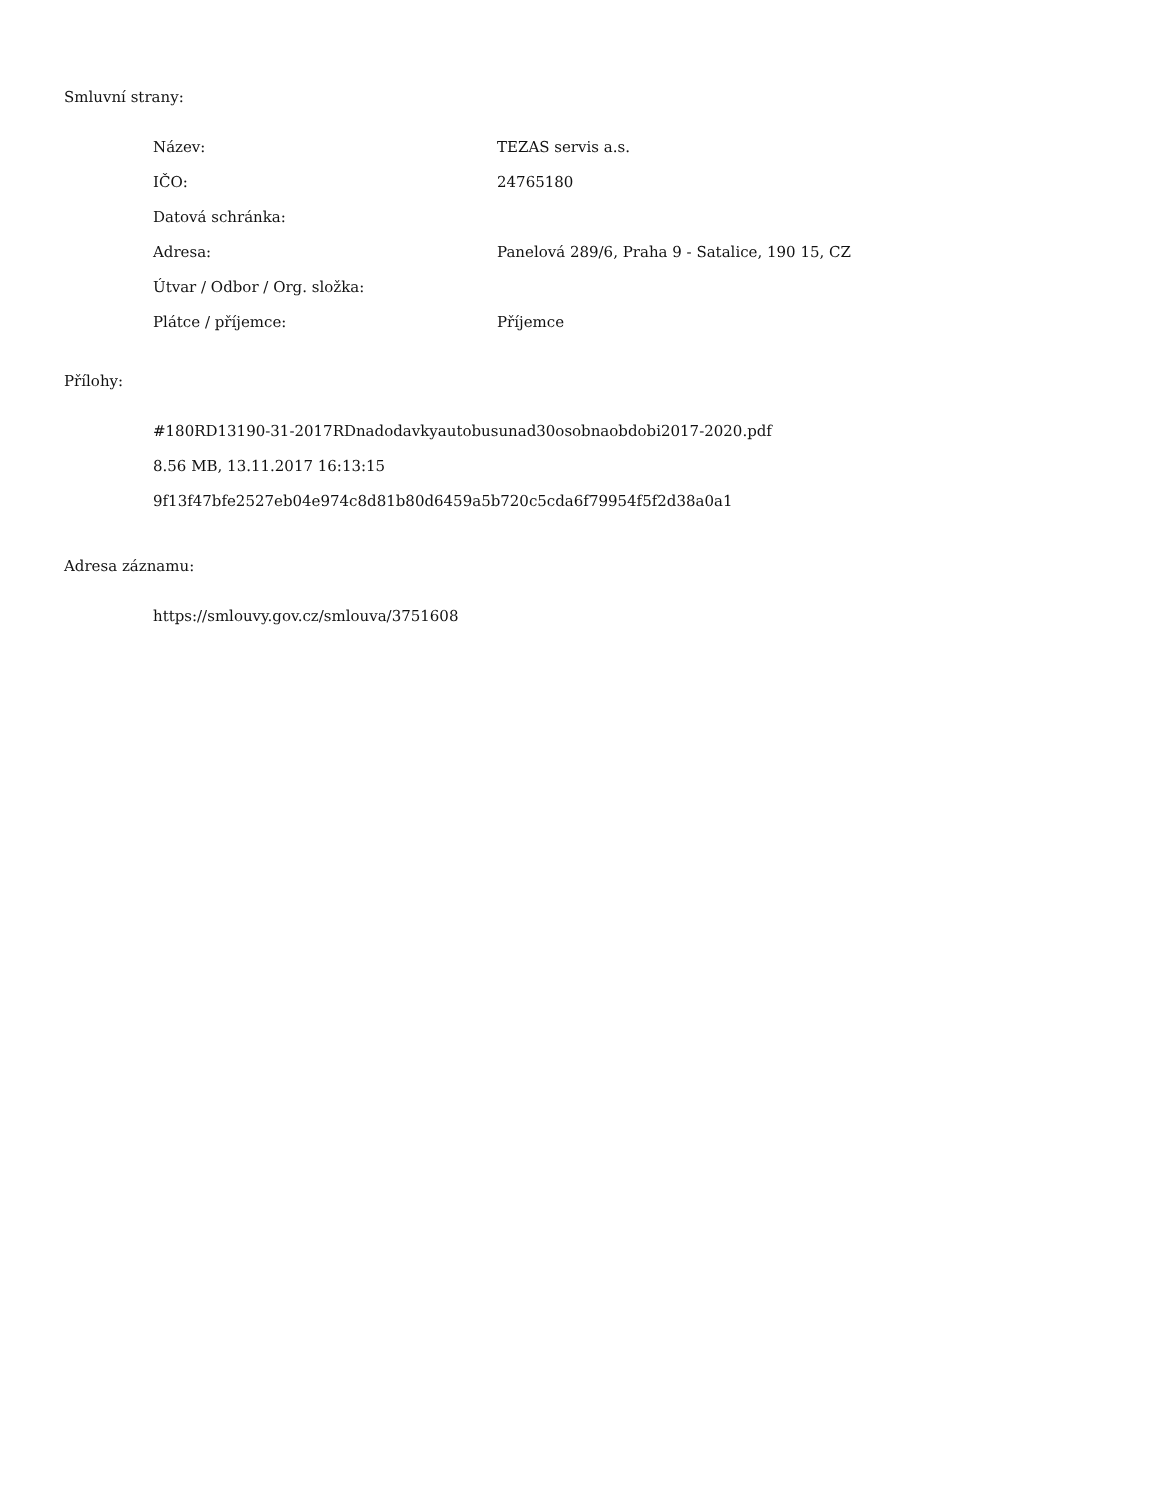Smluvní strany:
| Název: | TEZAS servis a.s. |
| IČO: | 24765180 |
| Datová schránka: | |
| Adresa: | Panelová 289/6, Praha 9 - Satalice, 190 15, CZ |
| Útvar / Odbor / Org. složka: | |
| Plátce / příjemce: | Příjemce |
Přílohy:
#180RD13190-31-2017RDnadodavkyautobusunad30osobnaobdobi2017-2020.pdf
8.56 MB, 13.11.2017 16:13:15
9f13f47bfe2527eb04e974c8d81b80d6459a5b720c5cda6f79954f5f2d38a0a1
Adresa záznamu:
https://smlouvy.gov.cz/smlouva/3751608